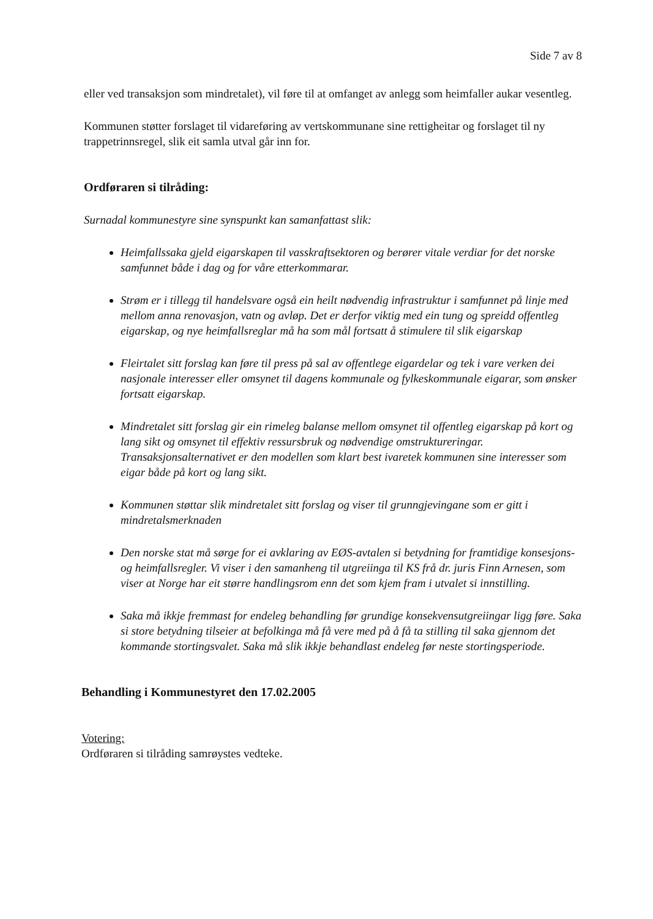Side 7 av 8
eller ved transaksjon som mindretalet), vil føre til at omfanget av anlegg som heimfaller aukar vesentleg.
Kommunen støtter forslaget til vidareføring av vertskommunane sine rettigheitar og forslaget til ny trappetrinnsregel, slik eit samla utval går inn for.
Ordføraren si tilråding:
Surnadal kommunestyre sine synspunkt kan samanfattast slik:
Heimfallssaka gjeld eigarskapen til vasskraftsektoren og berører vitale verdiar for det norske samfunnet både i dag og for våre etterkommarar.
Strøm er i tillegg til handelsvare også ein heilt nødvendig infrastruktur i samfunnet på linje med mellom anna renovasjon, vatn og avløp. Det er derfor viktig med ein tung og spreidd offentleg eigarskap, og nye heimfallsreglar må ha som mål fortsatt å stimulere til slik eigarskap
Fleirtalet sitt forslag kan føre til press på sal av offentlege eigardelar og tek i vare verken dei nasjonale interesser eller omsynet til dagens kommunale og fylkeskommunale eigarar, som ønsker fortsatt eigarskap.
Mindretalet sitt forslag gir ein rimeleg balanse mellom omsynet til offentleg eigarskap på kort og lang sikt og omsynet til effektiv ressursbruk og nødvendige omstruktureringar. Transaksjonsalternativet er den modellen som klart best ivaretek kommunen sine interesser som eigar både på kort og lang sikt.
Kommunen støttar slik mindretalet sitt forslag og viser til grunngjevingane som er gitt i mindretalsmerknaden
Den norske stat må sørge for ei avklaring av EØS-avtalen si betydning for framtidige konsesjons- og heimfallsregler. Vi viser i den samanheng til utgreiinga til KS frå dr. juris Finn Arnesen, som viser at Norge har eit større handlingsrom enn det som kjem fram i utvalet si innstilling.
Saka må ikkje fremmast for endeleg behandling før grundige konsekvensutgreiingar ligg føre. Saka si store betydning tilseier at befolkinga må få vere med på å få ta stilling til saka gjennom det kommande stortingsvalet. Saka må slik ikkje behandlast endeleg før neste stortingsperiode.
Behandling i Kommunestyret den 17.02.2005
Votering:
Ordføraren si tilråding samrøystes vedteke.